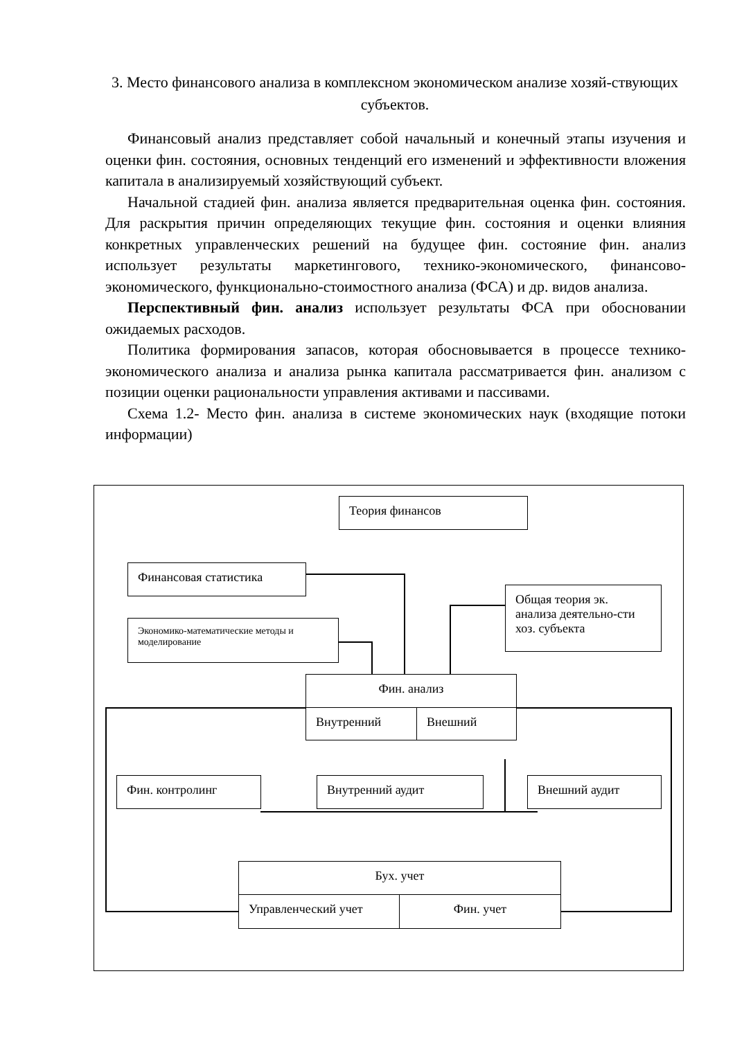3. Место финансового анализа в комплексном экономическом анализе хозяй-ствующих субъектов.
Финансовый анализ представляет собой начальный и конечный этапы изучения и оценки фин. состояния, основных тенденций его изменений и эффективности вложения капитала в анализируемый хозяйствующий субъект.
Начальной стадией фин. анализа является предварительная оценка фин. состояния. Для раскрытия причин определяющих текущие фин. состояния и оценки влияния конкретных управленческих решений на будущее фин. состояние фин. анализ использует результаты маркетингового, технико-экономического, финансово-экономического, функционально-стоимостного анализа (ФСА) и др. видов анализа.
Перспективный фин. анализ использует результаты ФСА при обосновании ожидаемых расходов.
Политика формирования запасов, которая обосновывается в процессе технико-экономического анализа и анализа рынка капитала рассматривается фин. анализом с позиции оценки рациональности управления активами и пассивами.
Схема 1.2- Место фин. анализа в системе экономических наук (входящие потоки информации)
Теория финансов
Финансовая статистика
Экономико-математические методы и моделирование
Общая теория эк. анализа деятельно-сти хоз. субъекта
Фин. анализ
Внутренний Внешний
Фин. контролинг Внутренний аудит Внешний аудит
Бух. учет
Управленческий учет Фин. учет